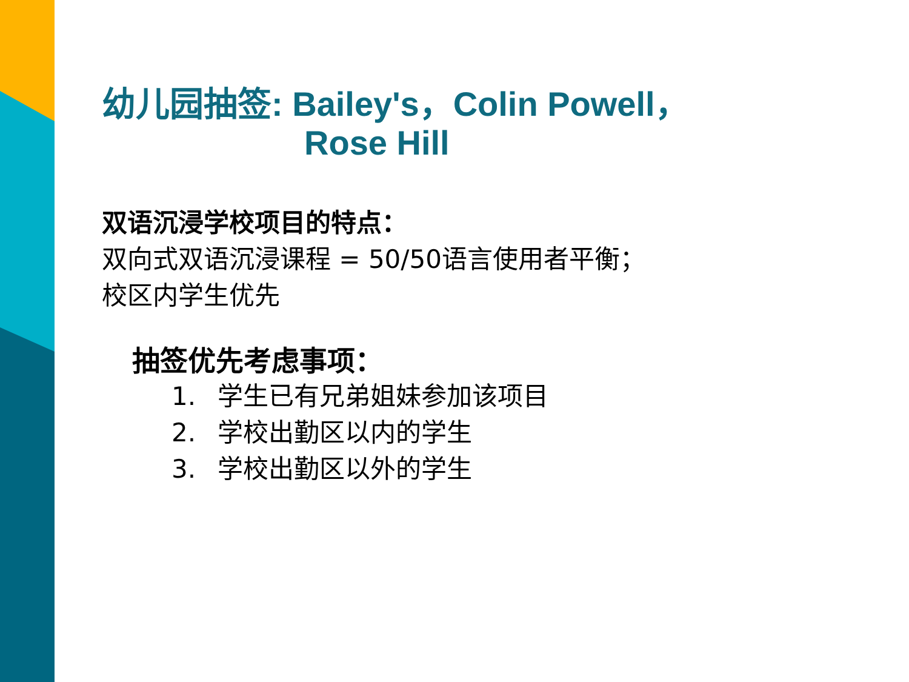幼儿园抽签: Bailey's，Colin Powell，
Rose Hill
双语沉浸学校项目的特点：
双向式双语沉浸课程 = 50/50语言使用者平衡；
校区内学生优先
抽签优先考虑事项：
1. 学生已有兄弟姐妹参加该项目
2. 学校出勤区以内的学生
3. 学校出勤区以外的学生